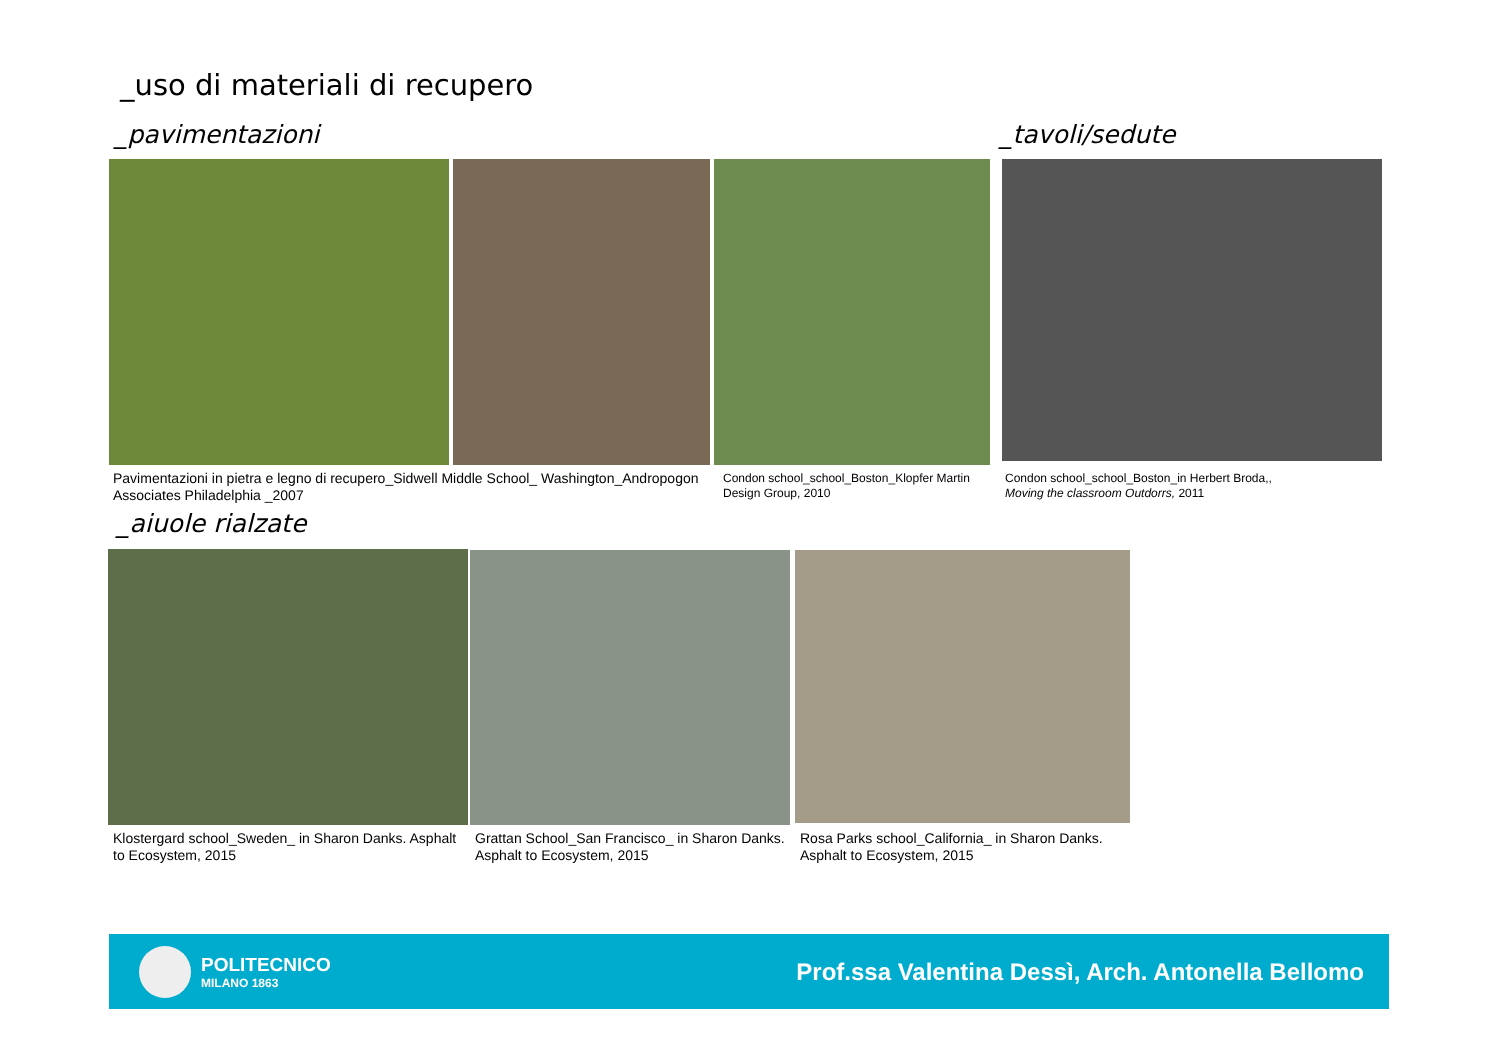_uso di materiali di recupero
_pavimentazioni _tavoli/sedute
Pavimentazioni in pietra e legno di recupero_Sidwell Middle School_ Washington_Andropogon Associates Philadelphia _2007
Condon school_school_Boston_Klopfer Martin Design Group, 2010
Condon school_school_Boston_in Herbert Broda,, Moving the classroom Outdorrs, 2011
_aiuole rialzate
Klostergard school_Sweden_ in Sharon Danks. Asphalt to Ecosystem, 2015
Grattan School_San Francisco_ in Sharon Danks. Asphalt to Ecosystem, 2015
Rosa Parks school_California_ in Sharon Danks. Asphalt to Ecosystem, 2015
POLITECNICO
MILANO 1863
Prof.ssa Valentina Dessì, Arch. Antonella Bellomo